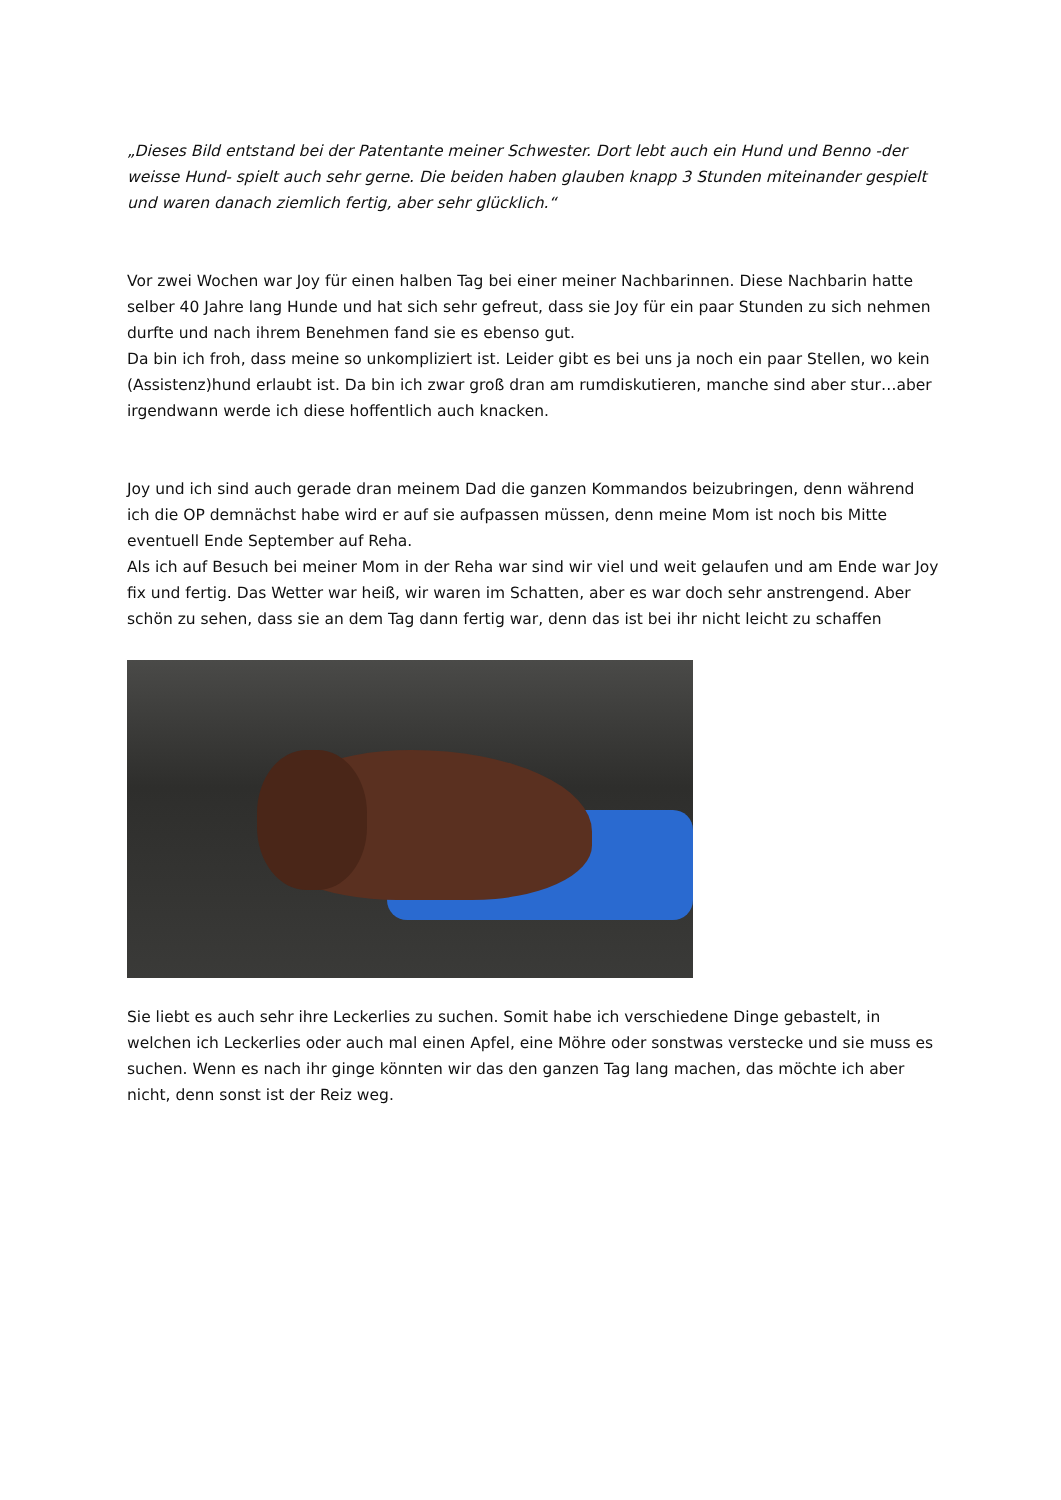„Dieses Bild entstand bei der Patentante meiner Schwester. Dort lebt auch ein Hund und Benno -der weisse Hund- spielt auch sehr gerne. Die beiden haben glauben knapp 3 Stunden miteinander gespielt und waren danach ziemlich fertig, aber sehr glücklich.“
Vor zwei Wochen war Joy für einen halben Tag bei einer meiner Nachbarinnen. Diese Nachbarin hatte selber 40 Jahre lang Hunde und hat sich sehr gefreut, dass sie Joy für ein paar Stunden zu sich nehmen durfte und nach ihrem Benehmen fand sie es ebenso gut.
Da bin ich froh, dass meine so unkompliziert ist. Leider gibt es bei uns ja noch ein paar Stellen, wo kein (Assistenz)hund erlaubt ist. Da bin ich zwar groß dran am rumdiskutieren, manche sind aber stur…aber irgendwann werde ich diese hoffentlich auch knacken.
Joy und ich sind auch gerade dran meinem Dad die ganzen Kommandos beizubringen, denn während ich die OP demnächst habe wird er auf sie aufpassen müssen, denn meine Mom ist noch bis Mitte eventuell Ende September auf Reha.
Als ich auf Besuch bei meiner Mom in der Reha war sind wir viel und weit gelaufen und am Ende war Joy fix und fertig. Das Wetter war heiß, wir waren im Schatten, aber es war doch sehr anstrengend. Aber schön zu sehen, dass sie an dem Tag dann fertig war, denn das ist bei ihr nicht leicht zu schaffen
Sie liebt es auch sehr ihre Leckerlies zu suchen. Somit habe ich verschiedene Dinge gebastelt, in welchen ich Leckerlies oder auch mal einen Apfel, eine Möhre oder sonstwas verstecke und sie muss es suchen. Wenn es nach ihr ginge könnten wir das den ganzen Tag lang machen, das möchte ich aber nicht, denn sonst ist der Reiz weg.